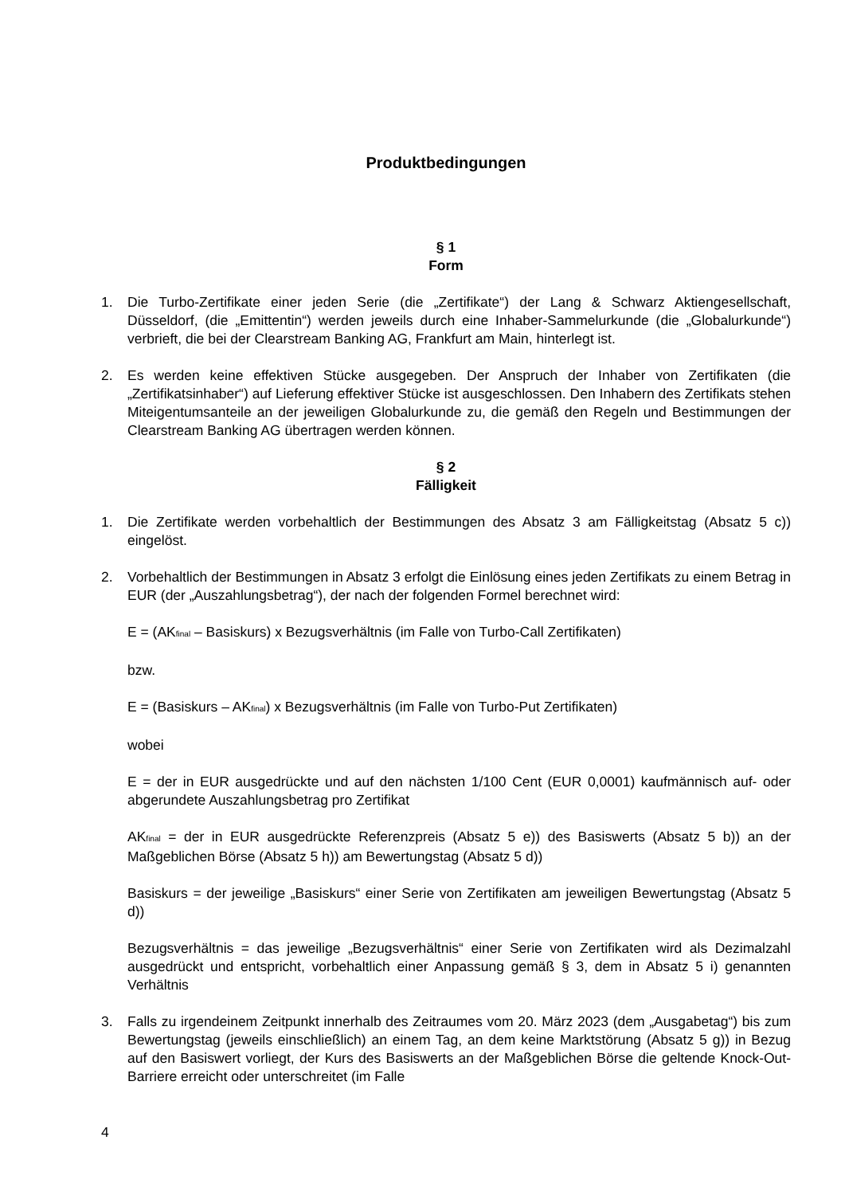Produktbedingungen
§ 1
Form
1. Die Turbo-Zertifikate einer jeden Serie (die „Zertifikate“) der Lang & Schwarz Aktiengesellschaft, Düsseldorf, (die „Emittentin“) werden jeweils durch eine Inhaber-Sammelurkunde (die „Globalurkunde“) verbrieft, die bei der Clearstream Banking AG, Frankfurt am Main, hinterlegt ist.
2. Es werden keine effektiven Stücke ausgegeben. Der Anspruch der Inhaber von Zertifikaten (die „Zertifikatsinhaber“) auf Lieferung effektiver Stücke ist ausgeschlossen. Den Inhabern des Zertifikats stehen Miteigentumsanteile an der jeweiligen Globalurkunde zu, die gemäß den Regeln und Bestimmungen der Clearstream Banking AG übertragen werden können.
§ 2
Fälligkeit
1. Die Zertifikate werden vorbehaltlich der Bestimmungen des Absatz 3 am Fälligkeitstag (Absatz 5 c)) eingelöst.
2. Vorbehaltlich der Bestimmungen in Absatz 3 erfolgt die Einlösung eines jeden Zertifikats zu einem Betrag in EUR (der „Auszahlungsbetrag“), der nach der folgenden Formel berechnet wird:
E = (AK<sub>final</sub> – Basiskurs) x Bezugsverhältnis (im Falle von Turbo-Call Zertifikaten)
bzw.
E = (Basiskurs – AK<sub>final</sub>) x Bezugsverhältnis (im Falle von Turbo-Put Zertifikaten)
wobei
E = der in EUR ausgedrückte und auf den nächsten 1/100 Cent (EUR 0,0001) kaufmännisch auf- oder abgerundete Auszahlungsbetrag pro Zertifikat
AK<sub>final</sub> = der in EUR ausgedrückte Referenzpreis (Absatz 5 e)) des Basiswerts (Absatz 5 b)) an der Maßgeblichen Börse (Absatz 5 h)) am Bewertungstag (Absatz 5 d))
Basiskurs = der jeweilige „Basiskurs“ einer Serie von Zertifikaten am jeweiligen Bewertungstag (Absatz 5 d))
Bezugsverhältnis = das jeweilige „Bezugsverhältnis“ einer Serie von Zertifikaten wird als Dezimalzahl ausgedrückt und entspricht, vorbehaltlich einer Anpassung gemäß § 3, dem in Absatz 5 i) genannten Verhältnis
3. Falls zu irgendeinem Zeitpunkt innerhalb des Zeitraumes vom 20. März 2023 (dem „Ausgabetag“) bis zum Bewertungstag (jeweils einschließlich) an einem Tag, an dem keine Marktstörung (Absatz 5 g)) in Bezug auf den Basiswert vorliegt, der Kurs des Basiswerts an der Maßgeblichen Börse die geltende Knock-Out-Barriere erreicht oder unterschreitet (im Falle
4